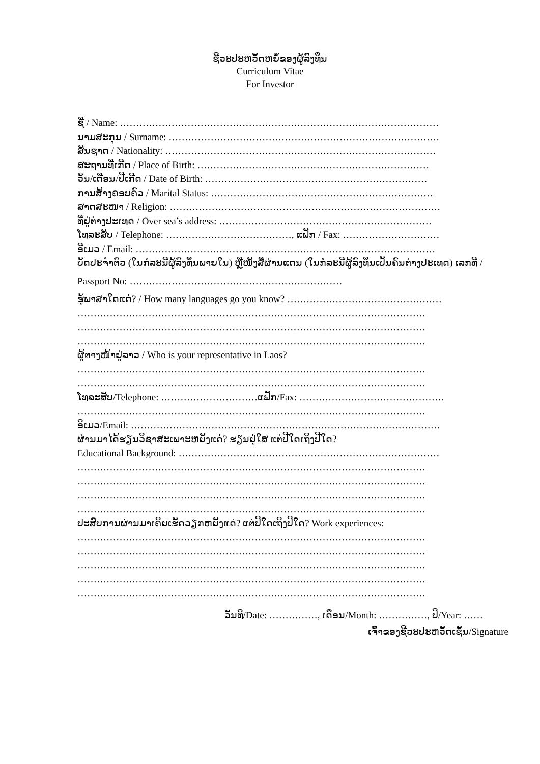ຊີວະປະຫວັດຫຍໍ້ຂອງຜູ້ລົງທຶນ
Curriculum Vitae
For Investor
ຊື່ / Name: ………………………………………………………………………………………
ນາມສະກຸນ / Surname: …………………………………………………………………………
ສັນຊາດ / Nationality: …………………………………………………………………………
ສະຖານທີ່ເກີດ / Place of Birth: ………………………………………………………………
ວັນ/ເດືອນ/ປີເກີດ / Date of Birth: ……………………………………………………………
ການສ້າງຄອບຄົວ / Marital Status: ……………………………………………………………
ສາດສະໜາ / Religion: …………………………………………………………………………
ທີ່ຢູ່ຕ່າງປະເທດ / Over sea’s address: …………………………………………………………
ໂທລະສັບ / Telephone: …………………………………, ແຟັກ / Fax: …………………………
ອີເມວ / Email: …………………………………………………………………………………
ບັດປະຈຳຕົວ (ໃນກໍລະນີຜູ້ລົງທຶນພາຍໃນ) ຫຼືໜັງສືຜ່ານແດນ (ໃນກໍລະນີຜູ້ລົງທຶນເປັນຄົນຕ່າງປະເທດ) ເລກທີ /
Passport No: …………………………………………………………
ຮູ້ພາສາໃດແດ່? / How many languages go you know? …………………………………………
………………………………………………………………………………………………
………………………………………………………………………………………………
………………………………………………………………………………………………
ຜູ້ຕາງໜ້າຢູ່ລາວ / Who is your representative in Laos?
………………………………………………………………………………………………
………………………………………………………………………………………………
ໂທລະສັບ/Telephone: …………………………ແຟັກ/Fax: ………………………………………
………………………………………………………………………………………………
ອີເມວ/Email: ……………………………………………………………………………………
ຜ່ານມາໄດ້ຮຽນວິຊາສະເພາະຫຍັງແດ່? ຮຽນຢູ່ໃສ ແຕ່ປີໃດເຖິງປີໃດ?
Educational Background: ………………………………………………………………………
………………………………………………………………………………………………
………………………………………………………………………………………………
………………………………………………………………………………………………
………………………………………………………………………………………………
ປະສົບການຜ່ານມາເຄີຍເຮັດວຽກຫຍັງແດ່? ແຕ່ປີໃດເຖິງປີໃດ? Work experiences:
………………………………………………………………………………………………
………………………………………………………………………………………………
………………………………………………………………………………………………
………………………………………………………………………………………………
………………………………………………………………………………………………
ວັນທີ/Date: ……………, ເດືອນ/Month: ……………, ປີ/Year: ……
ເຈົ້າຂອງຊີວະປະຫວັດເຊັນ/Signature